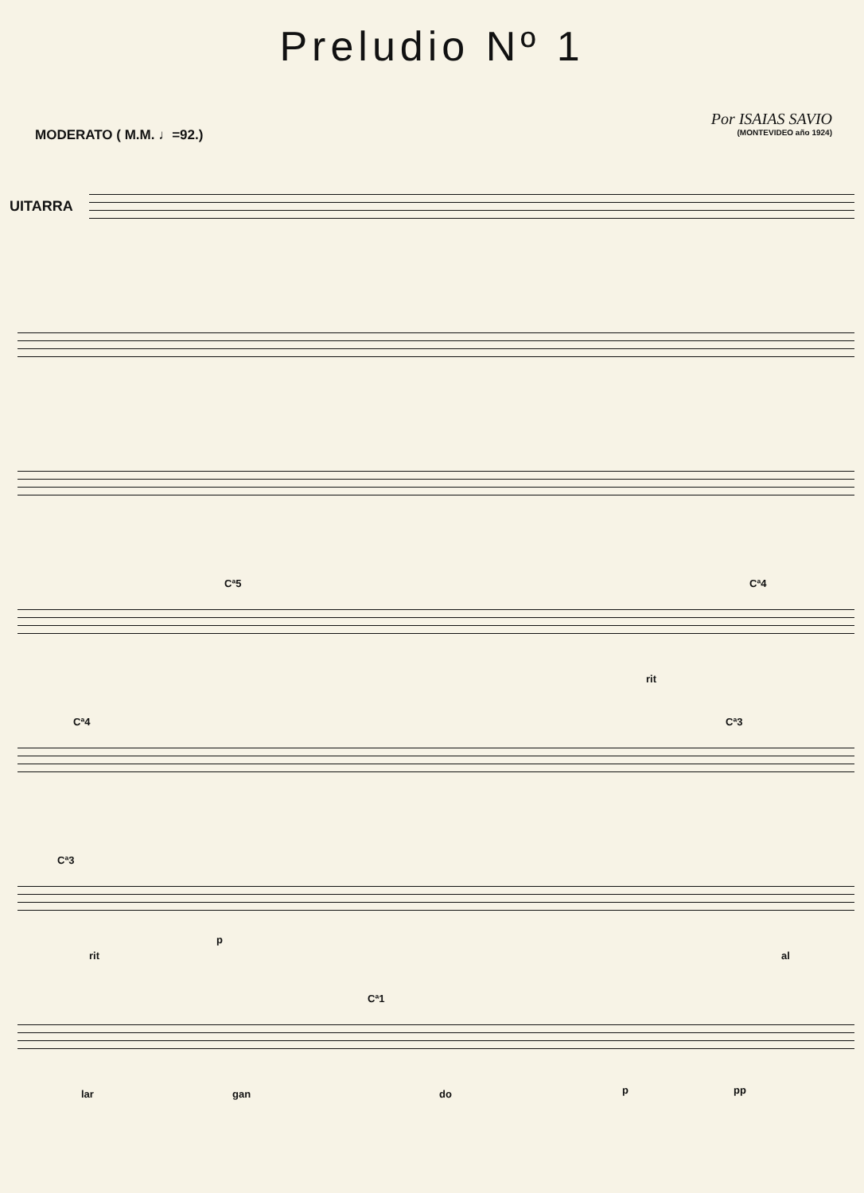Preludio Nº 1
MODERATO ( M.M. ♩=92.)
Por ISAIAS SAVIO
(MONTEVIDEO año 1924)
UITARRA
Cª5 Cª4
rit
Cª4 Cª3
Cª3
rit
p
al
Cª1
lar gan do p pp